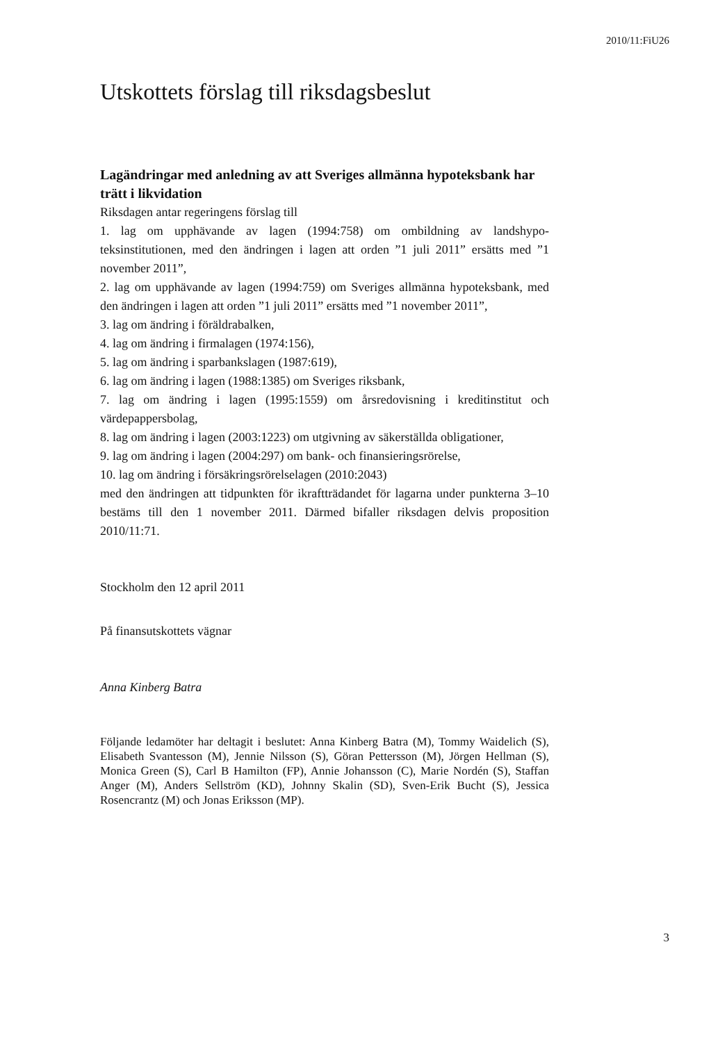2010/11:FiU26
Utskottets förslag till riksdagsbeslut
Lagändringar med anledning av att Sveriges allmänna hypoteks­bank har trätt i likvidation
Riksdagen antar regeringens förslag till
1. lag om upphävande av lagen (1994:758) om ombildning av landshypo­teksinstitutionen, med den ändringen i lagen att orden ”1 juli 2011” ersätts med ”1 november 2011”,
2. lag om upphävande av lagen (1994:759) om Sveriges allmänna hypo­teksbank, med den ändringen i lagen att orden ”1 juli 2011” ersätts med ”1 november 2011”,
3. lag om ändring i föräldrabalken,
4. lag om ändring i firmalagen (1974:156),
5. lag om ändring i sparbankslagen (1987:619),
6. lag om ändring i lagen (1988:1385) om Sveriges riksbank,
7. lag om ändring i lagen (1995:1559) om årsredovisning i kreditinstitut och värdepappersbolag,
8. lag om ändring i lagen (2003:1223) om utgivning av säkerställda obli­gationer,
9. lag om ändring i lagen (2004:297) om bank- och finansieringsrörelse,
10. lag om ändring i försäkringsrörelselagen (2010:2043)
med den ändringen att tidpunkten för ikraftträdandet för lagarna under punkterna 3–10 bestäms till den 1 november 2011. Därmed bifaller riksda­gen delvis proposition 2010/11:71.
Stockholm den 12 april 2011
På finansutskottets vägnar
Anna Kinberg Batra
Följande ledamöter har deltagit i beslutet: Anna Kinberg Batra (M), Tommy Waidelich (S), Elisabeth Svantesson (M), Jennie Nilsson (S), Göran Pettersson (M), Jörgen Hellman (S), Monica Green (S), Carl B Hamilton (FP), Annie Johansson (C), Marie Nordén (S), Staffan Anger (M), Anders Sellström (KD), Johnny Skalin (SD), Sven-Erik Bucht (S), Jessica Rosencrantz (M) och Jonas Eriksson (MP).
3